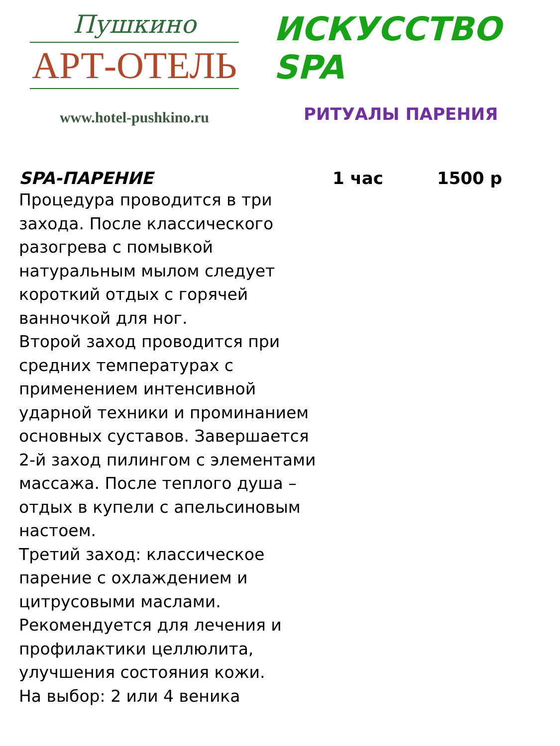Пушкино
АРТ-ОТЕЛЬ
www.hotel-pushkino.ru
ИСКУССТВО SPA
РИТУАЛЫ ПАРЕНИЯ
SPA-ПАРЕНИЕ 1 час 1500 р
Процедура проводится в три захода. После классического разогрева с помывкой натуральным мылом следует короткий отдых с горячей ванночкой для ног.
Второй заход проводится при средних температурах с применением интенсивной ударной техники и проминанием основных суставов. Завершается 2-й заход пилингом с элементами массажа. После теплого душа – отдых в купели с апельсиновым настоем.
Третий заход: классическое парение с охлаждением и цитрусовыми маслами.
Рекомендуется для лечения и профилактики целлюлита, улучшения состояния кожи.
На выбор: 2 или 4 веника